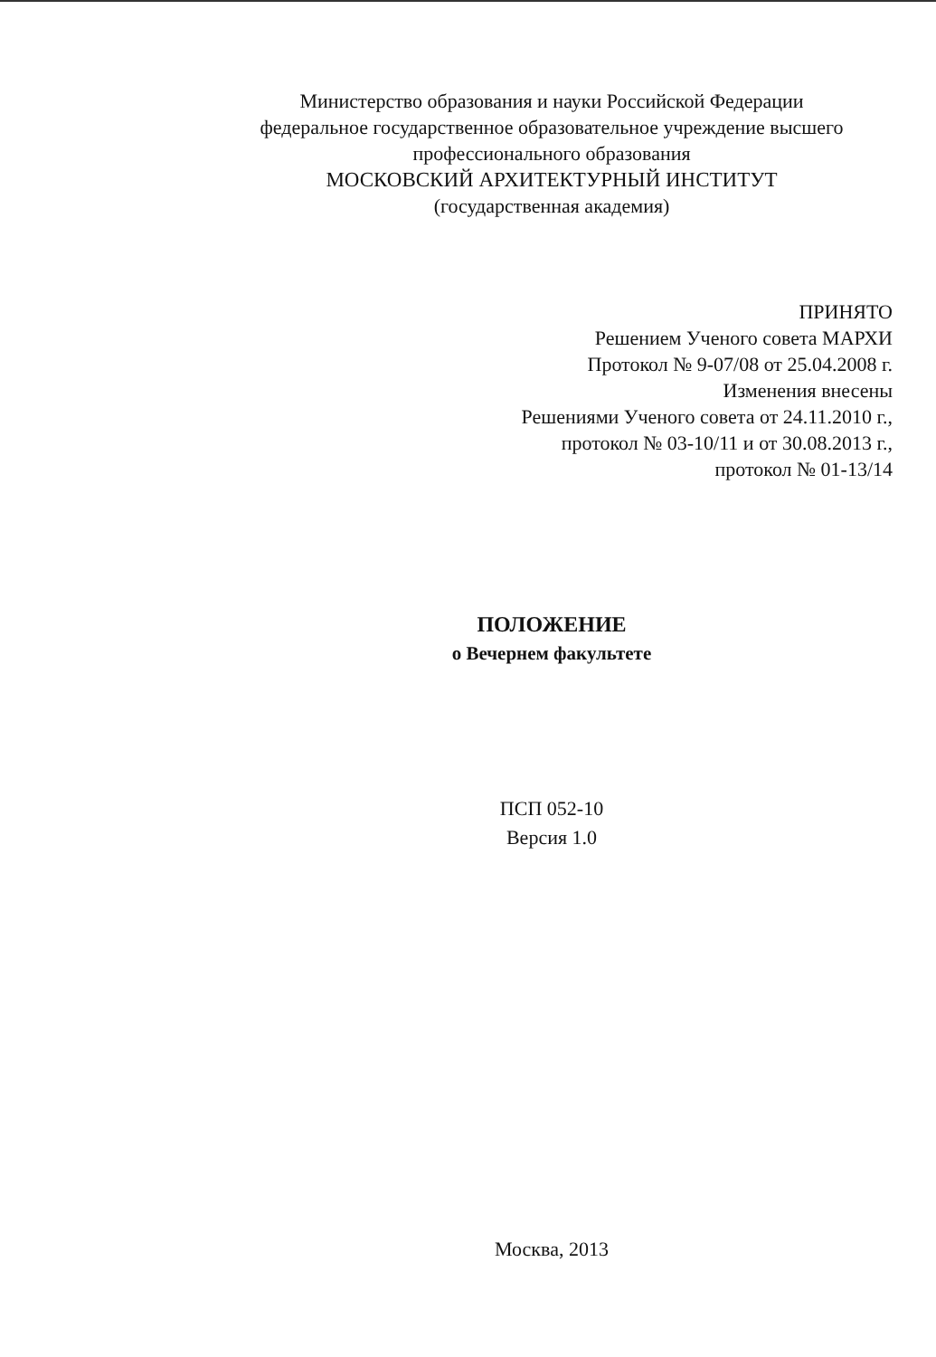Министерство образования и науки Российской Федерации
федеральное государственное образовательное учреждение высшего
профессионального образования
МОСКОВСКИЙ АРХИТЕКТУРНЫЙ ИНСТИТУТ
(государственная академия)
ПРИНЯТО
Решением Ученого совета МАРХИ
Протокол № 9-07/08 от 25.04.2008 г.
Изменения внесены
Решениями Ученого совета от 24.11.2010 г.,
протокол № 03-10/11 и от 30.08.2013 г.,
протокол № 01-13/14
ПОЛОЖЕНИЕ
о Вечернем факультете
ПСП 052-10
Версия 1.0
Москва, 2013